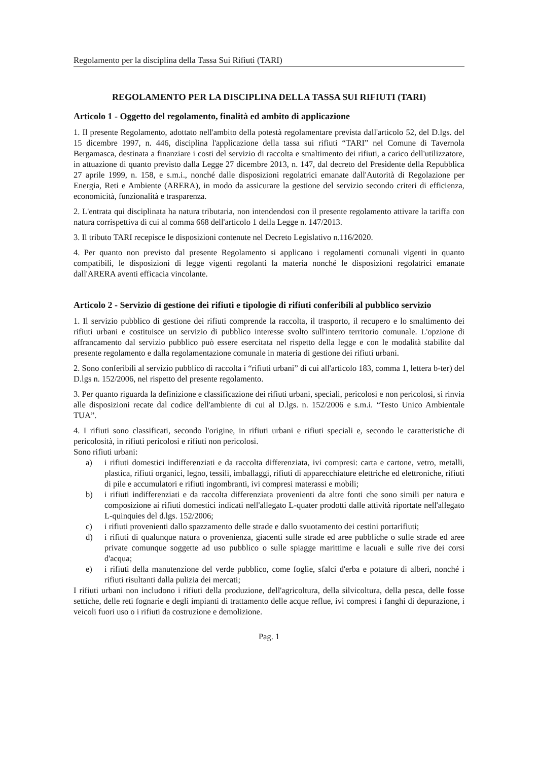Regolamento per la disciplina della Tassa Sui Rifiuti (TARI)
REGOLAMENTO PER LA DISCIPLINA DELLA TASSA SUI RIFIUTI (TARI)
Articolo 1 - Oggetto del regolamento, finalità ed ambito di applicazione
1. Il presente Regolamento, adottato nell'ambito della potestà regolamentare prevista dall'articolo 52, del D.lgs. del 15 dicembre 1997, n. 446, disciplina l'applicazione della tassa sui rifiuti “TARI” nel Comune di Tavernola Bergamasca, destinata a finanziare i costi del servizio di raccolta e smaltimento dei rifiuti, a carico dell'utilizzatore, in attuazione di quanto previsto dalla Legge 27 dicembre 2013, n. 147, dal decreto del Presidente della Repubblica 27 aprile 1999, n. 158, e s.m.i., nonché dalle disposizioni regolatrici emanate dall'Autorità di Regolazione per Energia, Reti e Ambiente (ARERA), in modo da assicurare la gestione del servizio secondo criteri di efficienza, economicità, funzionalità e trasparenza.
2. L'entrata qui disciplinata ha natura tributaria, non intendendosi con il presente regolamento attivare la tariffa con natura corrispettiva di cui al comma 668 dell'articolo 1 della Legge n. 147/2013.
3. Il tributo TARI recepisce le disposizioni contenute nel Decreto Legislativo n.116/2020.
4. Per quanto non previsto dal presente Regolamento si applicano i regolamenti comunali vigenti in quanto compatibili, le disposizioni di legge vigenti regolanti la materia nonché le disposizioni regolatrici emanate dall'ARERA aventi efficacia vincolante.
Articolo 2 - Servizio di gestione dei rifiuti e tipologie di rifiuti conferibili al pubblico servizio
1. Il servizio pubblico di gestione dei rifiuti comprende la raccolta, il trasporto, il recupero e lo smaltimento dei rifiuti urbani e costituisce un servizio di pubblico interesse svolto sull'intero territorio comunale. L'opzione di affrancamento dal servizio pubblico può essere esercitata nel rispetto della legge e con le modalità stabilite dal presente regolamento e dalla regolamentazione comunale in materia di gestione dei rifiuti urbani.
2. Sono conferibili al servizio pubblico di raccolta i “rifiuti urbani” di cui all'articolo 183, comma 1, lettera b-ter) del D.lgs n. 152/2006, nel rispetto del presente regolamento.
3. Per quanto riguarda la definizione e classificazione dei rifiuti urbani, speciali, pericolosi e non pericolosi, si rinvia alle disposizioni recate dal codice dell'ambiente di cui al D.lgs. n. 152/2006 e s.m.i. “Testo Unico Ambientale TUA”.
4. I rifiuti sono classificati, secondo l'origine, in rifiuti urbani e rifiuti speciali e, secondo le caratteristiche di pericolosità, in rifiuti pericolosi e rifiuti non pericolosi.
Sono rifiuti urbani:
a) i rifiuti domestici indifferenziati e da raccolta differenziata, ivi compresi: carta e cartone, vetro, metalli, plastica, rifiuti organici, legno, tessili, imballaggi, rifiuti di apparecchiature elettriche ed elettroniche, rifiuti di pile e accumulatori e rifiuti ingombranti, ivi compresi materassi e mobili;
b) i rifiuti indifferenziati e da raccolta differenziata provenienti da altre fonti che sono simili per natura e composizione ai rifiuti domestici indicati nell'allegato L-quater prodotti dalle attività riportate nell'allegato L-quinquies del d.lgs. 152/2006;
c) i rifiuti provenienti dallo spazzamento delle strade e dallo svuotamento dei cestini portarifiuti;
d) i rifiuti di qualunque natura o provenienza, giacenti sulle strade ed aree pubbliche o sulle strade ed aree private comunque soggette ad uso pubblico o sulle spiagge marittime e lacuali e sulle rive dei corsi d'acqua;
e) i rifiuti della manutenzione del verde pubblico, come foglie, sfalci d'erba e potature di alberi, nonché i rifiuti risultanti dalla pulizia dei mercati;
I rifiuti urbani non includono i rifiuti della produzione, dell'agricoltura, della silvicoltura, della pesca, delle fosse settiche, delle reti fognarie e degli impianti di trattamento delle acque reflue, ivi compresi i fanghi di depurazione, i veicoli fuori uso o i rifiuti da costruzione e demolizione.
Pag. 1